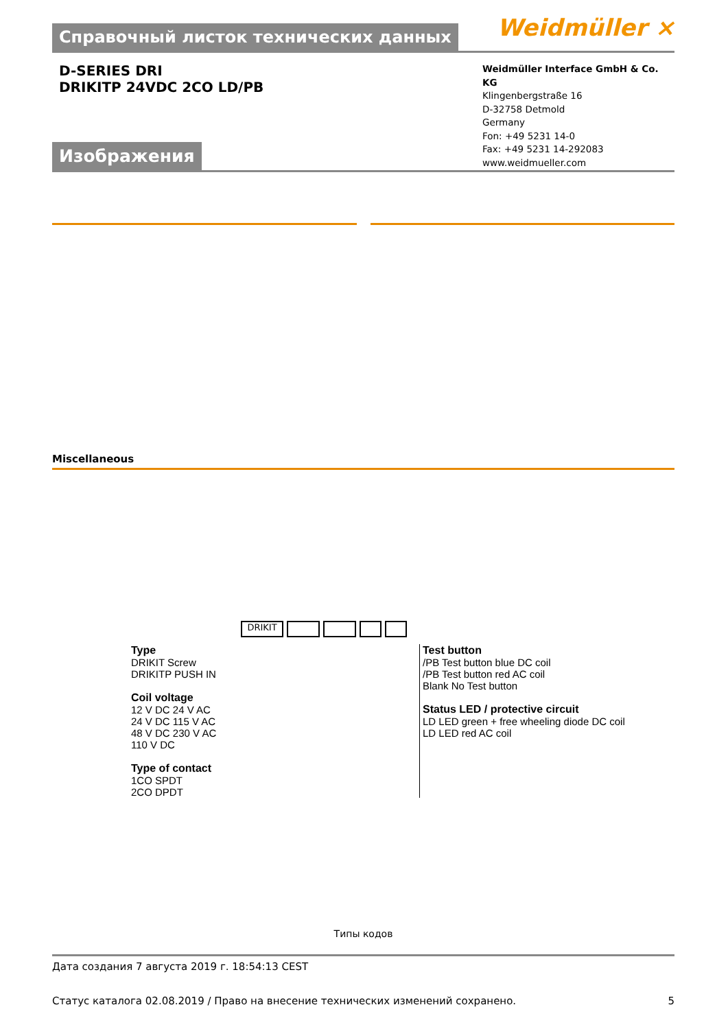Справочный листок технических данных
Weidmüller ⨯
D-SERIES DRI
DRIKITP 24VDC 2CO LD/PB
Weidmüller Interface GmbH & Co. KG
Klingenbergstraße 16
D-32758 Detmold
Germany
Fon: +49 5231 14-0
Fax: +49 5231 14-292083
www.weidmueller.com
Изображения
Miscellaneous
DRIKIT
Type
DRIKIT Screw
DRIKITP PUSH IN
Coil voltage
12 V DC 24 V AC
24 V DC 115 V AC
48 V DC 230 V AC
110 V DC
Type of contact
1CO SPDT
2CO DPDT
Test button
/PB Test button blue DC coil
/PB Test button red AC coil
Blank No Test button
Status LED / protective circuit
LD LED green + free wheeling diode DC coil
LD LED red AC coil
Типы кодов
Дата создания 7 августа 2019 г. 18:54:13 CEST
Статус каталога 02.08.2019 / Право на внесение технических изменений сохранено. 5